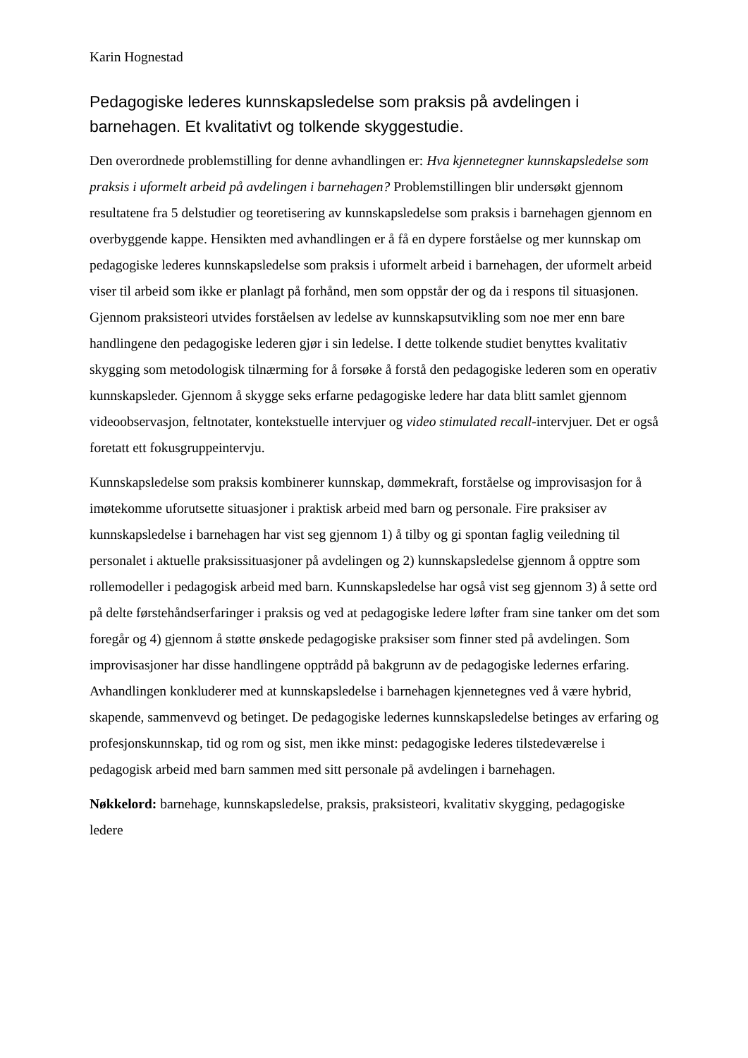Karin Hognestad
Pedagogiske lederes kunnskapsledelse som praksis på avdelingen i barnehagen. Et kvalitativt og tolkende skyggestudie.
Den overordnede problemstilling for denne avhandlingen er: Hva kjennetegner kunnskapsledelse som praksis i uformelt arbeid på avdelingen i barnehagen? Problemstillingen blir undersøkt gjennom resultatene fra 5 delstudier og teoretisering av kunnskapsledelse som praksis i barnehagen gjennom en overbyggende kappe. Hensikten med avhandlingen er å få en dypere forståelse og mer kunnskap om pedagogiske lederes kunnskapsledelse som praksis i uformelt arbeid i barnehagen, der uformelt arbeid viser til arbeid som ikke er planlagt på forhånd, men som oppstår der og da i respons til situasjonen. Gjennom praksisteori utvides forståelsen av ledelse av kunnskapsutvikling som noe mer enn bare handlingene den pedagogiske lederen gjør i sin ledelse. I dette tolkende studiet benyttes kvalitativ skygging som metodologisk tilnærming for å forsøke å forstå den pedagogiske lederen som en operativ kunnskapsleder. Gjennom å skygge seks erfarne pedagogiske ledere har data blitt samlet gjennom videoobservasjon, feltnotater, kontekstuelle intervjuer og video stimulated recall-intervjuer. Det er også foretatt ett fokusgruppeintervju.
Kunnskapsledelse som praksis kombinerer kunnskap, dømmekraft, forståelse og improvisasjon for å imøtekomme uforutsette situasjoner i praktisk arbeid med barn og personale. Fire praksiser av kunnskapsledelse i barnehagen har vist seg gjennom 1) å tilby og gi spontan faglig veiledning til personalet i aktuelle praksissituasjoner på avdelingen og 2) kunnskapsledelse gjennom å opptre som rollemodeller i pedagogisk arbeid med barn. Kunnskapsledelse har også vist seg gjennom 3) å sette ord på delte førstehåndserfaringer i praksis og ved at pedagogiske ledere løfter fram sine tanker om det som foregår og 4) gjennom å støtte ønskede pedagogiske praksiser som finner sted på avdelingen. Som improvisasjoner har disse handlingene opptrådd på bakgrunn av de pedagogiske ledernes erfaring. Avhandlingen konkluderer med at kunnskapsledelse i barnehagen kjennetegnes ved å være hybrid, skapende, sammenvevd og betinget. De pedagogiske ledernes kunnskapsledelse betinges av erfaring og profesjonskunnskap, tid og rom og sist, men ikke minst: pedagogiske lederes tilstedeværelse i pedagogisk arbeid med barn sammen med sitt personale på avdelingen i barnehagen.
Nøkkelord: barnehage, kunnskapsledelse, praksis, praksisteori, kvalitativ skygging, pedagogiske ledere